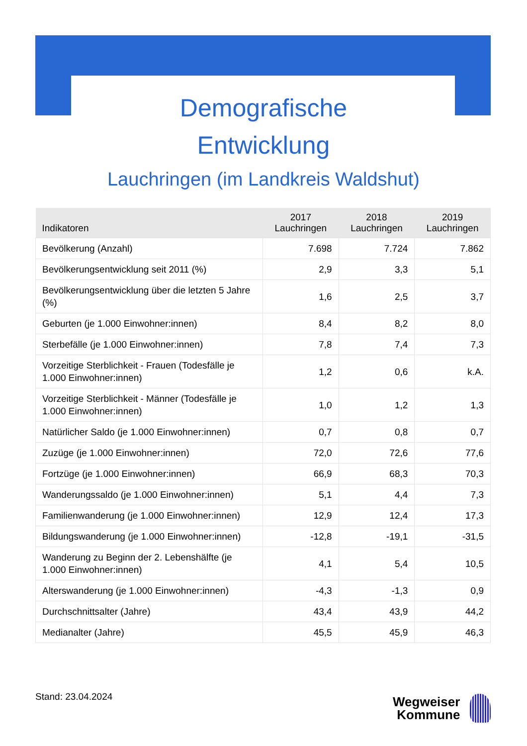Demografische
Entwicklung
Lauchringen (im Landkreis Waldshut)
| Indikatoren | 2017 Lauchringen | 2018 Lauchringen | 2019 Lauchringen |
| --- | --- | --- | --- |
| Bevölkerung (Anzahl) | 7.698 | 7.724 | 7.862 |
| Bevölkerungsentwicklung seit 2011 (%) | 2,9 | 3,3 | 5,1 |
| Bevölkerungsentwicklung über die letzten 5 Jahre (%) | 1,6 | 2,5 | 3,7 |
| Geburten (je 1.000 Einwohner:innen) | 8,4 | 8,2 | 8,0 |
| Sterbefälle (je 1.000 Einwohner:innen) | 7,8 | 7,4 | 7,3 |
| Vorzeitige Sterblichkeit - Frauen (Todesfälle je 1.000 Einwohner:innen) | 1,2 | 0,6 | k.A. |
| Vorzeitige Sterblichkeit - Männer (Todesfälle je 1.000 Einwohner:innen) | 1,0 | 1,2 | 1,3 |
| Natürlicher Saldo (je 1.000 Einwohner:innen) | 0,7 | 0,8 | 0,7 |
| Zuzüge (je 1.000 Einwohner:innen) | 72,0 | 72,6 | 77,6 |
| Fortzüge (je 1.000 Einwohner:innen) | 66,9 | 68,3 | 70,3 |
| Wanderungssaldo (je 1.000 Einwohner:innen) | 5,1 | 4,4 | 7,3 |
| Familienwanderung (je 1.000 Einwohner:innen) | 12,9 | 12,4 | 17,3 |
| Bildungswanderung (je 1.000 Einwohner:innen) | -12,8 | -19,1 | -31,5 |
| Wanderung zu Beginn der 2. Lebenshälfte (je 1.000 Einwohner:innen) | 4,1 | 5,4 | 10,5 |
| Alterswanderung (je 1.000 Einwohner:innen) | -4,3 | -1,3 | 0,9 |
| Durchschnittsalter (Jahre) | 43,4 | 43,9 | 44,2 |
| Medianalter (Jahre) | 45,5 | 45,9 | 46,3 |
Stand: 23.04.2024
Wegweiser
Kommune